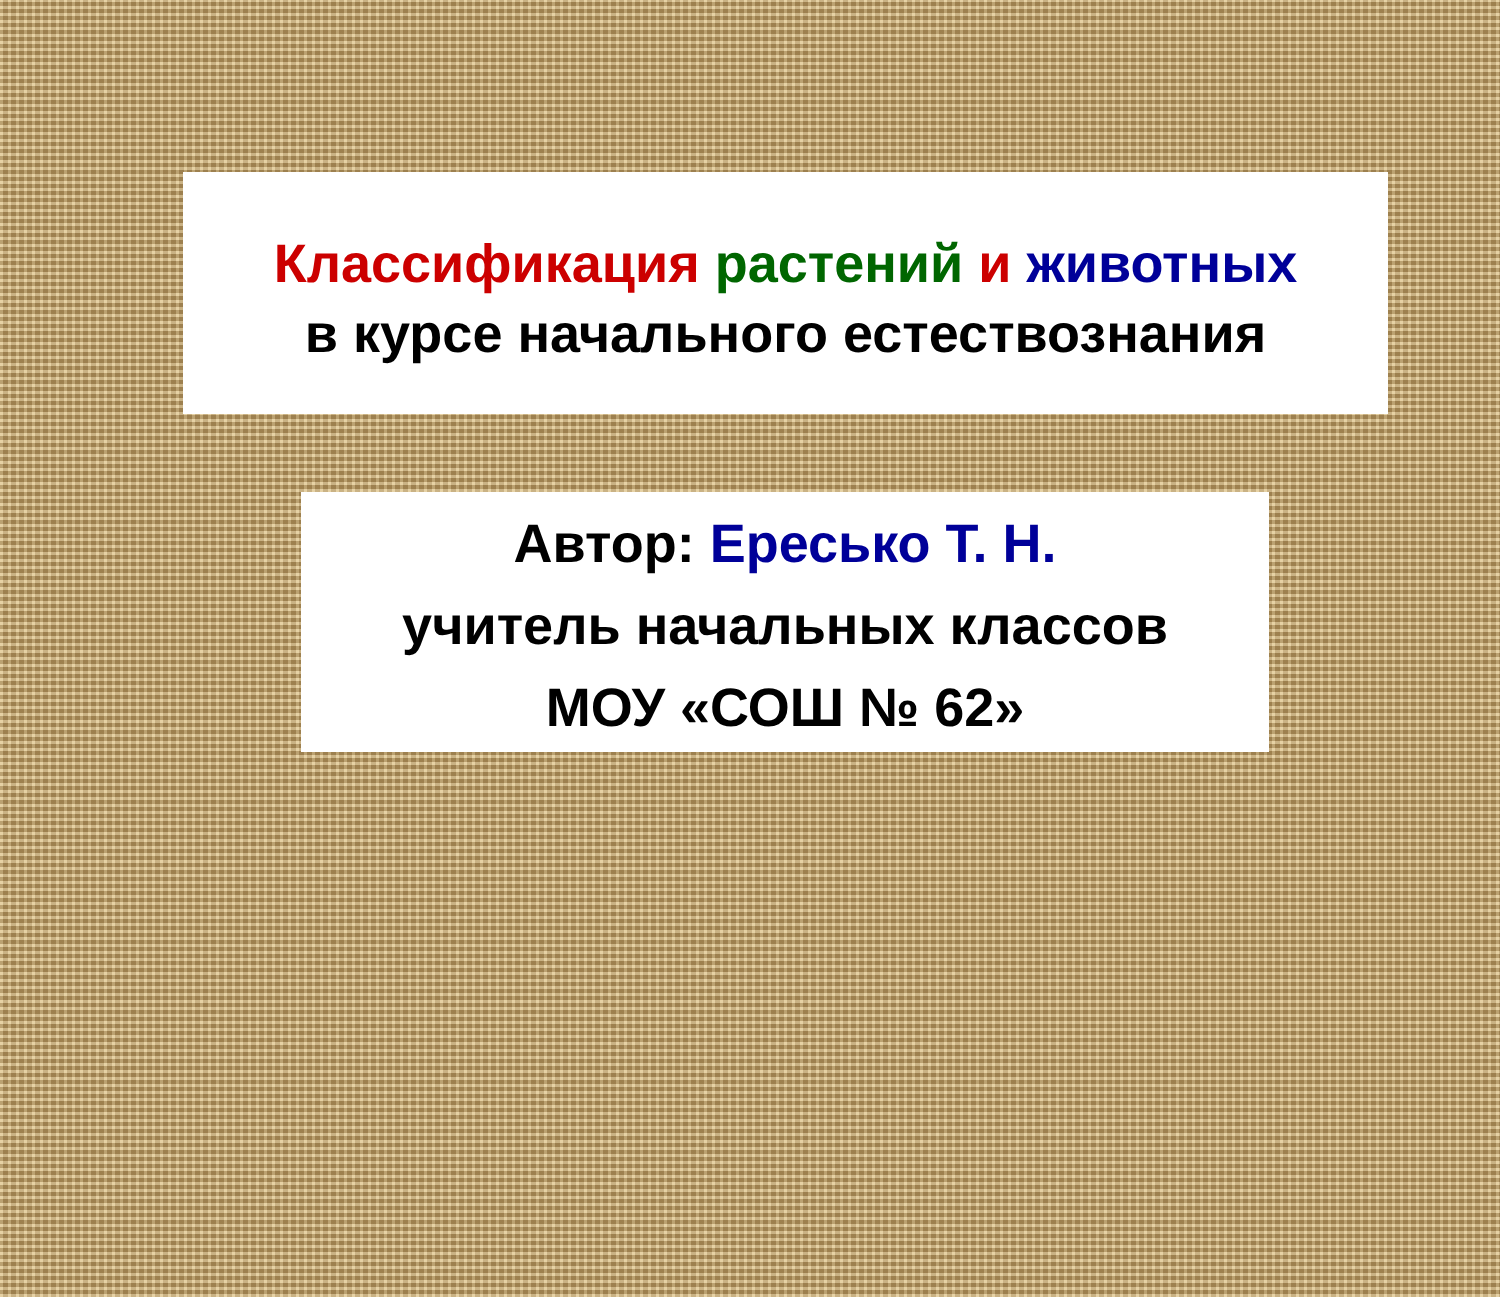Классификация растений и животных
в курсе начального естествознания
Автор: Ересько Т. Н.
учитель начальных классов
МОУ «СОШ № 62»